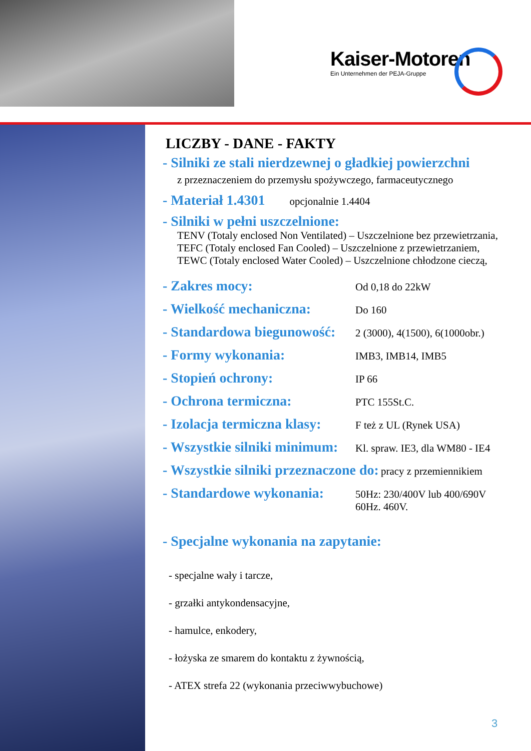Kaiser-Motoren
Ein Unternehmen der PEJA-Gruppe
LICZBY - DANE - FAKTY
- Silniki ze stali nierdzewnej o gładkiej powierzchni
z przeznaczeniem do przemysłu spożywczego, farmaceutycznego
- Materiał 1.4301 opcjonalnie 1.4404
- Silniki w pełni uszczelnione:
TENV (Totaly enclosed Non Ventilated) – Uszczelnione bez przewietrzania,
TEFC (Totaly enclosed Fan Cooled) – Uszczelnione z przewietrzaniem,
TEWC (Totaly enclosed Water Cooled) – Uszczelnione chłodzone cieczą,
- Zakres mocy: Od 0,18 do 22kW
- Wielkość mechaniczna: Do 160
- Standardowa biegunowość: 2 (3000), 4(1500), 6(1000obr.)
- Formy wykonania: IMB3, IMB14, IMB5
- Stopień ochrony: IP 66
- Ochrona termiczna: PTC 155St.C.
- Izolacja termiczna klasy: F też z UL (Rynek USA)
- Wszystkie silniki minimum: Kl. spraw. IE3, dla WM80 - IE4
- Wszystkie silniki przeznaczone do: pracy z przemiennikiem
- Standardowe wykonania: 50Hz: 230/400V lub 400/690V
60Hz. 460V.
- Specjalne wykonania na zapytanie:
- specjalne wały i tarcze,
- grzałki antykondensacyjne,
- hamulce, enkodery,
- łożyska ze smarem do kontaktu z żywnością,
- ATEX strefa 22 (wykonania przeciwwybuchowe)
3